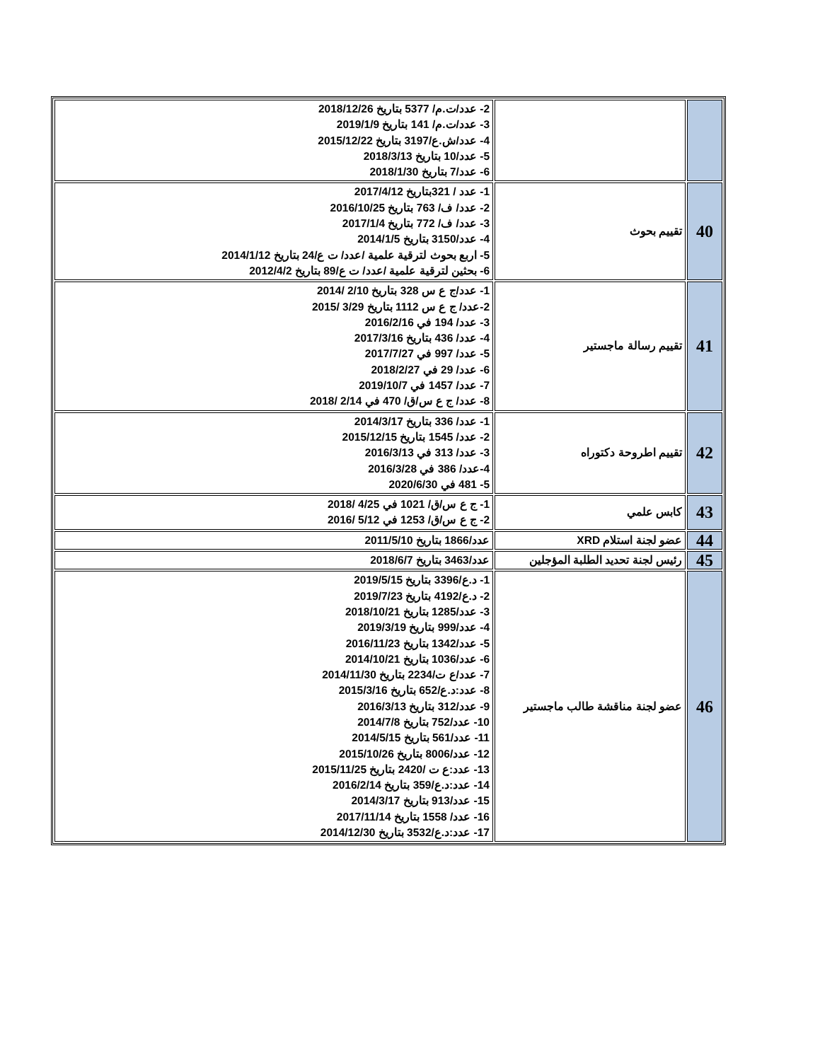| | | 2- عدد/ت.م/ 5377 بتاريخ 2018/12/26 3- عدد/ت.م/ 141 بتاريخ 2019/1/9 4- عدد/ش.ع/3197 بتاريخ 2015/12/22 5- عدد/10 بتاريخ 2018/3/13 6- عدد/7 بتاريخ 2018/1/30 |
| 40 | تقييم بحوث | 1- عدد / 321بتاريخ 2017/4/12 2- عدد/ ف/ 763 بتاريخ 2016/10/25 3- عدد/ ف/ 772 بتاريخ 2017/1/4 4- عدد/3150 بتاريخ 2014/1/5 5- اربع بحوث لترقية علمية /عدد/ ت ع/24 بتاريخ 2014/1/12 6- بحثين لترقية علمية /عدد/ ت ع/89 بتاريخ 2012/4/2 |
| 41 | تقييم رسالة ماجستير | 1- عدد/ج ع س 328 بتاريخ 2/10 /2014 2-عدد/ ج ع س 1112 بتاريخ 3/29 /2015 3- عدد/ 194 في 2016/2/16 4- عدد/ 436 بتاريخ 2017/3/16 5- عدد/ 997 في 2017/7/27 6- عدد/ 29 في 2018/2/27 7- عدد/ 1457 في 2019/10/7 8- عدد/ ج ع س/ق/ 470 في 2/14 /2018 |
| 42 | تقييم اطروحة دكتوراه | 1- عدد/ 336 بتاريخ 2014/3/17 2- عدد/ 1545 بتاريخ 2015/12/15 3- عدد/ 313 في 2016/3/13 4-عدد/ 386 في 2016/3/28 5- 481 في 2020/6/30 |
| 43 | كابس علمي | 1- ج ع س/ق/ 1021 في 4/25 /2018 2- ج ع س/ق/ 1253 في 5/12 /2016 |
| 44 | عضو لجنة استلام XRD | عدد/1866 بتاريخ 2011/5/10 |
| 45 | رئيس لجنة تحديد الطلبة المؤجلين | عدد/3463 بتاريخ 2018/6/7 |
| 46 | عضو لجنة مناقشة طالب ماجستير | 1- د.ع/3396 بتاريخ 2019/5/15 2- د.ع/4192 بتاريخ 2019/7/23 3- عدد/1285 بتاريخ 2018/10/21 4- عدد/999 بتاريخ 2019/3/19 5- عدد/1342 بتاريخ 2016/11/23 6- عدد/1036 بتاريخ 2014/10/21 7- عدد/ع ت/2234 بتاريخ 2014/11/30 8- عدد:د.ع/652 بتاريخ 2015/3/16 9- عدد/312 بتاريخ 2016/3/13 10- عدد/752 بتاريخ 2014/7/8 11- عدد/561 بتاريخ 2014/5/15 12- عدد/8006 بتاريخ 2015/10/26 13- عدد:ع ت /2420 بتاريخ 2015/11/25 14- عدد:د.ع/359 بتاريخ 2016/2/14 15- عدد/913 بتاريخ 2014/3/17 16- عدد/ 1558 بتاريخ 2017/11/14 17- عدد:د.ع/3532 بتاريخ 2014/12/30 |